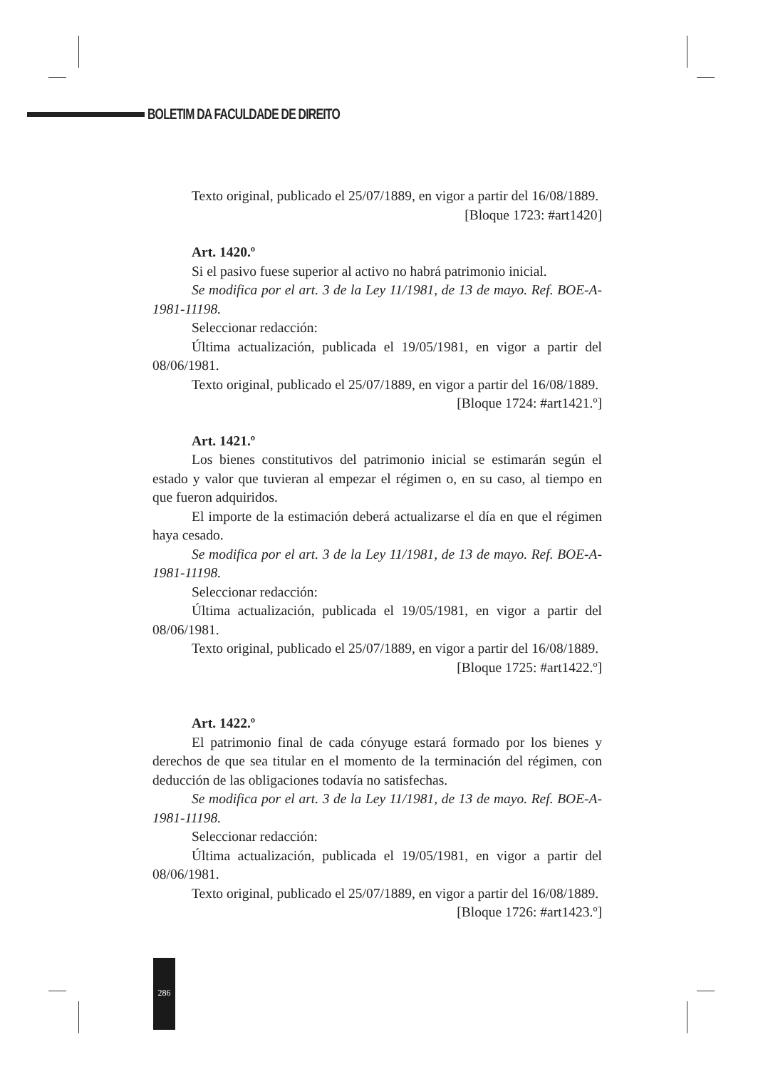BOLETIM DA FACULDADE DE DIREITO
Texto original, publicado el 25/07/1889, en vigor a partir del 16/08/1889.
[Bloque 1723: #art1420]
Art. 1420.º
Si el pasivo fuese superior al activo no habrá patrimonio inicial.
Se modifica por el art. 3 de la Ley 11/1981, de 13 de mayo. Ref. BOE-A-1981-11198.
Seleccionar redacción:
Última actualización, publicada el 19/05/1981, en vigor a partir del 08/06/1981.
Texto original, publicado el 25/07/1889, en vigor a partir del 16/08/1889.
[Bloque 1724: #art1421.º]
Art. 1421.º
Los bienes constitutivos del patrimonio inicial se estimarán según el estado y valor que tuvieran al empezar el régimen o, en su caso, al tiempo en que fueron adquiridos.
El importe de la estimación deberá actualizarse el día en que el régimen haya cesado.
Se modifica por el art. 3 de la Ley 11/1981, de 13 de mayo. Ref. BOE-A-1981-11198.
Seleccionar redacción:
Última actualización, publicada el 19/05/1981, en vigor a partir del 08/06/1981.
Texto original, publicado el 25/07/1889, en vigor a partir del 16/08/1889.
[Bloque 1725: #art1422.º]
Art. 1422.º
El patrimonio final de cada cónyuge estará formado por los bienes y derechos de que sea titular en el momento de la terminación del régimen, con deducción de las obligaciones todavía no satisfechas.
Se modifica por el art. 3 de la Ley 11/1981, de 13 de mayo. Ref. BOE-A-1981-11198.
Seleccionar redacción:
Última actualización, publicada el 19/05/1981, en vigor a partir del 08/06/1981.
Texto original, publicado el 25/07/1889, en vigor a partir del 16/08/1889.
[Bloque 1726: #art1423.º]
286